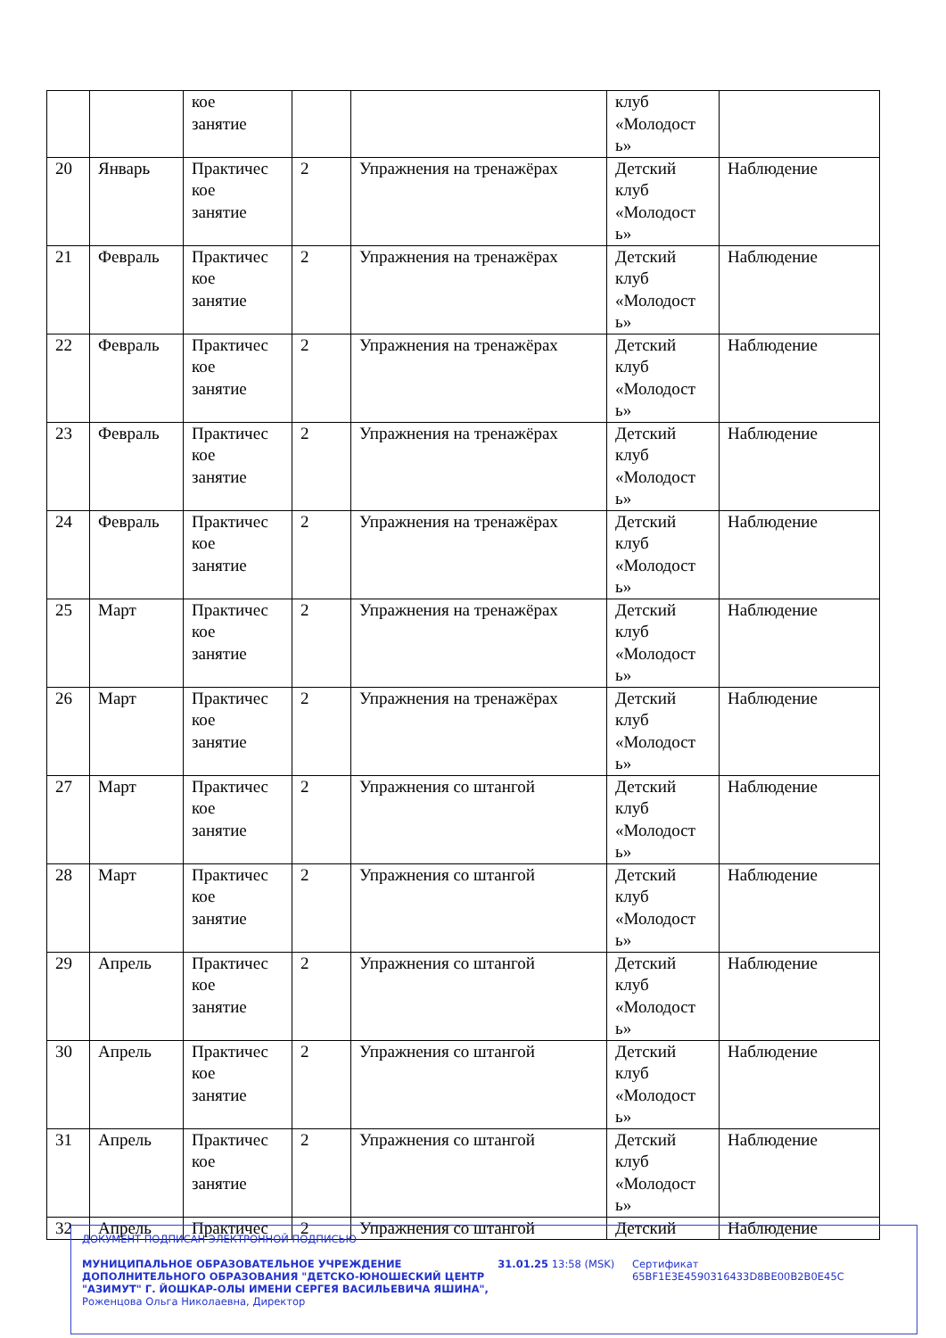| | | кое занятие | | | клуб «Молодост ь» | |
| 20 | Январь | Практичес кое занятие | 2 | Упражнения на тренажёрах | Детский клуб «Молодост ь» | Наблюдение |
| 21 | Февраль | Практичес кое занятие | 2 | Упражнения на тренажёрах | Детский клуб «Молодост ь» | Наблюдение |
| 22 | Февраль | Практичес кое занятие | 2 | Упражнения на тренажёрах | Детский клуб «Молодост ь» | Наблюдение |
| 23 | Февраль | Практичес кое занятие | 2 | Упражнения на тренажёрах | Детский клуб «Молодост ь» | Наблюдение |
| 24 | Февраль | Практичес кое занятие | 2 | Упражнения на тренажёрах | Детский клуб «Молодост ь» | Наблюдение |
| 25 | Март | Практичес кое занятие | 2 | Упражнения на тренажёрах | Детский клуб «Молодост ь» | Наблюдение |
| 26 | Март | Практичес кое занятие | 2 | Упражнения на тренажёрах | Детский клуб «Молодост ь» | Наблюдение |
| 27 | Март | Практичес кое занятие | 2 | Упражнения со штангой | Детский клуб «Молодост ь» | Наблюдение |
| 28 | Март | Практичес кое занятие | 2 | Упражнения со штангой | Детский клуб «Молодост ь» | Наблюдение |
| 29 | Апрель | Практичес кое занятие | 2 | Упражнения со штангой | Детский клуб «Молодост ь» | Наблюдение |
| 30 | Апрель | Практичес кое занятие | 2 | Упражнения со штангой | Детский клуб «Молодост ь» | Наблюдение |
| 31 | Апрель | Практичес кое занятие | 2 | Упражнения со штангой | Детский клуб «Молодост ь» | Наблюдение |
| 32 | Апрель | Практичес | 2 | Упражнения со штангой | Детский | Наблюдение |
ДОКУМЕНТ ПОДПИСАН ЭЛЕКТРОННОЙ ПОДПИСЬЮ
МУНИЦИПАЛЬНОЕ ОБРАЗОВАТЕЛЬНОЕ УЧРЕЖДЕНИЕ ДОПОЛНИТЕЛЬНОГО ОБРАЗОВАНИЯ "ДЕТСКО-ЮНОШЕСКИЙ ЦЕНТР "АЗИМУТ" Г. ЙОШКАР-ОЛЫ ИМЕНИ СЕРГЕЯ ВАСИЛЬЕВИЧА ЯШИНА",
Роженцова Ольга Николаевна, Директор
31.01.25 13:58 (MSK) Сертификат 65BF1E3E4590316433D8BE00B2B0E45C